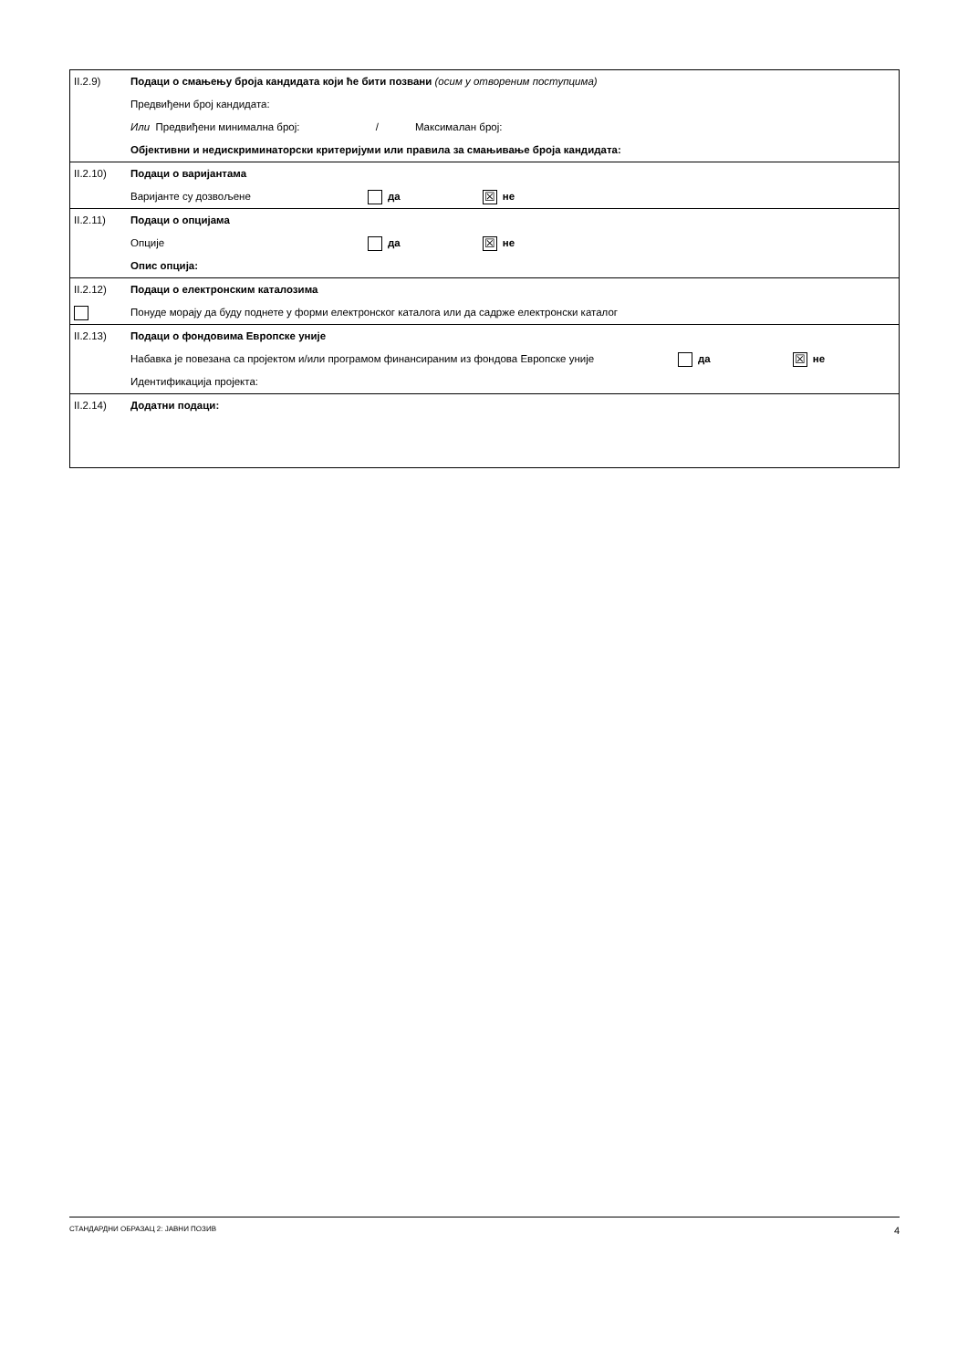| II.2.9) | Подаци о смањењу броја кандидата који ће бити позвани (осим у отвореним поступцима) Предвиђени број кандидата: Или Предвиђени минимална број: / Максималан број: Објективни и недискриминаторски критеријуми или правила за смањивање броја кандидата: |
| II.2.10) | Подаци о варијантама Варијанте су дозвољене да ☒ не |
| II.2.11) | Подаци о опцијама Опције да ☒ не Опис опција: |
| II.2.12) | Подаци о електронским каталозима Понуде морају да буду поднете у форми електронског каталога или да садрже електронски каталог |
| II.2.13) | Подаци о фондовима Европске уније Набавка је повезана са пројектом и/или програмом финансираним из фондова Европске уније да ☒ не Идентификација пројекта: |
| II.2.14) | Додатни подаци: |
СТАНДАРДНИ ОБРАЗАЦ 2: ЈАВНИ ПОЗИВ 4